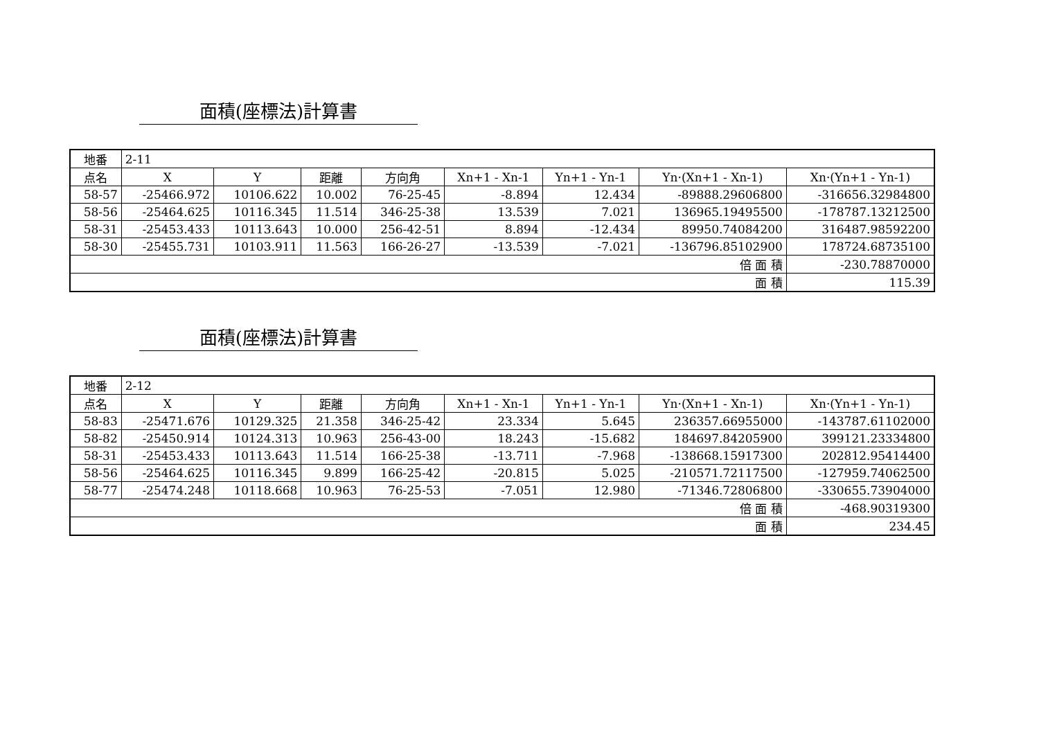面積(座標法)計算書
| 地番 | 2-11 | | | | | | | |
| 点名 | X | Y | 距離 | 方向角 | Xn+1 - Xn-1 | Yn+1 - Yn-1 | Yn·(Xn+1 - Xn-1) | Xn·(Yn+1 - Yn-1) |
| 58-57 | -25466.972 | 10106.622 | 10.002 | 76-25-45 | -8.894 | 12.434 | -89888.29606800 | -316656.32984800 |
| 58-56 | -25464.625 | 10116.345 | 11.514 | 346-25-38 | 13.539 | 7.021 | 136965.19495500 | -178787.13212500 |
| 58-31 | -25453.433 | 10113.643 | 10.000 | 256-42-51 | 8.894 | -12.434 | 89950.74084200 | 316487.98592200 |
| 58-30 | -25455.731 | 10103.911 | 11.563 | 166-26-27 | -13.539 | -7.021 | -136796.85102900 | 178724.68735100 |
| 倍 面 積 | | | | | | | | -230.78870000 |
| 面 積 | | | | | | | | 115.39 |
面積(座標法)計算書
| 地番 | 2-12 | | | | | | | |
| 点名 | X | Y | 距離 | 方向角 | Xn+1 - Xn-1 | Yn+1 - Yn-1 | Yn·(Xn+1 - Xn-1) | Xn·(Yn+1 - Yn-1) |
| 58-83 | -25471.676 | 10129.325 | 21.358 | 346-25-42 | 23.334 | 5.645 | 236357.66955000 | -143787.61102000 |
| 58-82 | -25450.914 | 10124.313 | 10.963 | 256-43-00 | 18.243 | -15.682 | 184697.84205900 | 399121.23334800 |
| 58-31 | -25453.433 | 10113.643 | 11.514 | 166-25-38 | -13.711 | -7.968 | -138668.15917300 | 202812.95414400 |
| 58-56 | -25464.625 | 10116.345 | 9.899 | 166-25-42 | -20.815 | 5.025 | -210571.72117500 | -127959.74062500 |
| 58-77 | -25474.248 | 10118.668 | 10.963 | 76-25-53 | -7.051 | 12.980 | -71346.72806800 | -330655.73904000 |
| 倍 面 積 | | | | | | | | -468.90319300 |
| 面 積 | | | | | | | | 234.45 |